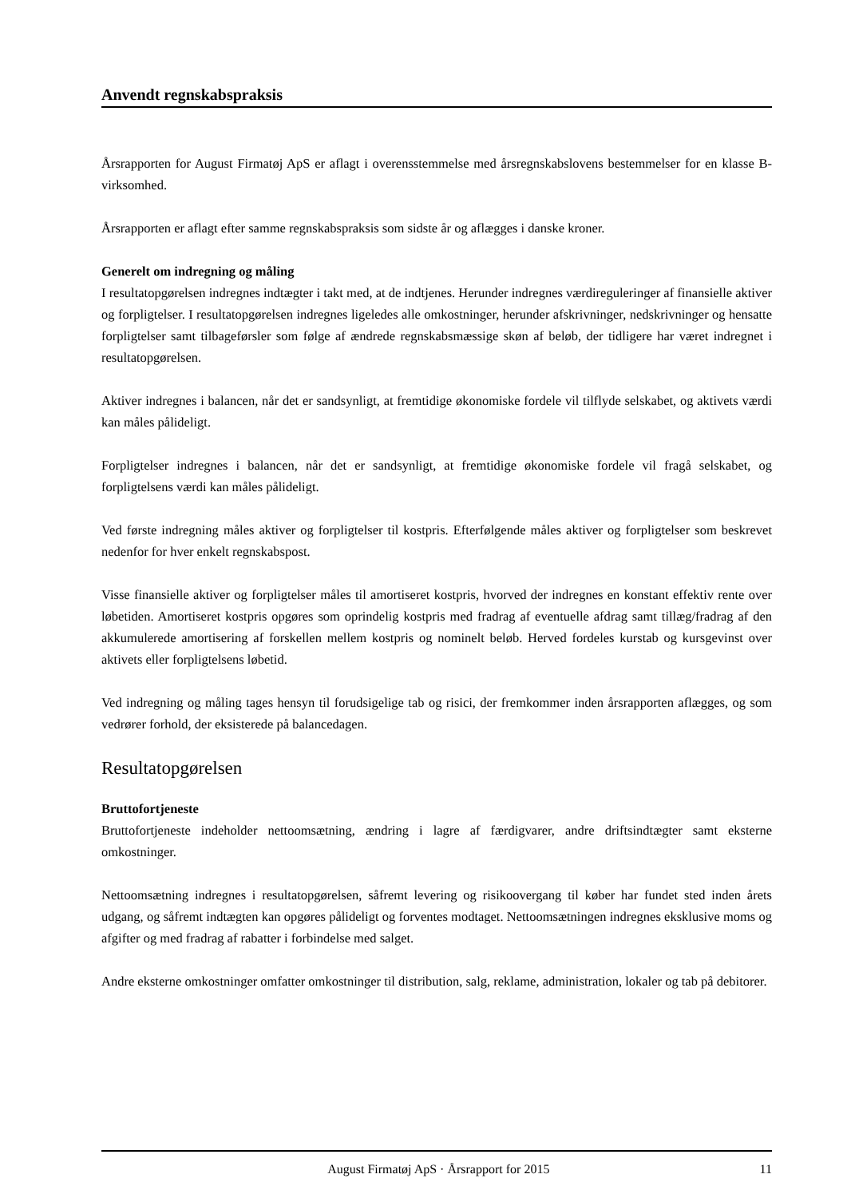Anvendt regnskabspraksis
Årsrapporten for August Firmatøj ApS er aflagt i overensstemmelse med årsregnskabslovens bestemmelser for en klasse B-virksomhed.
Årsrapporten er aflagt efter samme regnskabspraksis som sidste år og aflægges i danske kroner.
Generelt om indregning og måling
I resultatopgørelsen indregnes indtægter i takt med, at de indtjenes. Herunder indregnes værdireguleringer af finansielle aktiver og forpligtelser. I resultatopgørelsen indregnes ligeledes alle omkostninger, herunder afskrivninger, nedskrivninger og hensatte forpligtelser samt tilbageførsler som følge af ændrede regnskabsmæssige skøn af beløb, der tidligere har været indregnet i resultatopgørelsen.
Aktiver indregnes i balancen, når det er sandsynligt, at fremtidige økonomiske fordele vil tilflyde selskabet, og aktivets værdi kan måles pålideligt.
Forpligtelser indregnes i balancen, når det er sandsynligt, at fremtidige økonomiske fordele vil fragå selskabet, og forpligtelsens værdi kan måles pålideligt.
Ved første indregning måles aktiver og forpligtelser til kostpris. Efterfølgende måles aktiver og forpligtelser som beskrevet nedenfor for hver enkelt regnskabspost.
Visse finansielle aktiver og forpligtelser måles til amortiseret kostpris, hvorved der indregnes en konstant effektiv rente over løbetiden. Amortiseret kostpris opgøres som oprindelig kostpris med fradrag af eventuelle afdrag samt tillæg/fradrag af den akkumulerede amortisering af forskellen mellem kostpris og nominelt beløb. Herved fordeles kurstab og kursgevinst over aktivets eller forpligtelsens løbetid.
Ved indregning og måling tages hensyn til forudsigelige tab og risici, der fremkommer inden årsrapporten aflægges, og som vedrører forhold, der eksisterede på balancedagen.
Resultatopgørelsen
Bruttofortjeneste
Bruttofortjeneste indeholder nettoomsætning, ændring i lagre af færdigvarer, andre driftsindtægter samt eksterne omkostninger.
Nettoomsætning indregnes i resultatopgørelsen, såfremt levering og risikoovergang til køber har fundet sted inden årets udgang, og såfremt indtægten kan opgøres pålideligt og forventes modtaget. Nettoomsætningen indregnes eksklusive moms og afgifter og med fradrag af rabatter i forbindelse med salget.
Andre eksterne omkostninger omfatter omkostninger til distribution, salg, reklame, administration, lokaler og tab på debitorer.
August Firmatøj ApS · Årsrapport for 2015 11